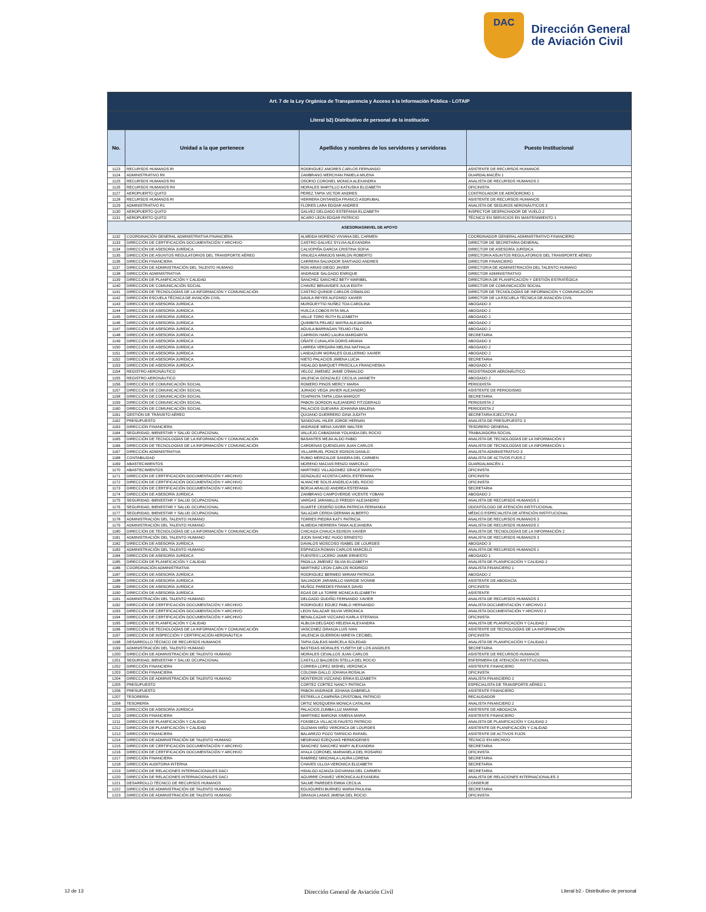DAC
Dirección General
de Aviación Civil
| Art. 7 de la Ley Orgánica de Transparencia y Acceso a la Información Pública - LOTAIP | | | |
| Literal b2) Distributivo de personal de la institución | | | |
| No. | Unidad a la que pertenece | Apellidos y nombres de los servidores y servidoras | Puesto Institucional |
| 1123 | RECURSOS HUMANOS RI | RODRIGUEZ AMORES CARLOS FERNANDO | ASISTENTE DE RECURSOS HUMANOS |
| 1124 | ADMINISTRATIVO RII | ZAMBRANO MERCHAN PAMELA MILENA | GUARDALMACÉN 1 |
| 1125 | RECURSOS HUMANOS RII | OSORIO CORONEL MONICA ALEXANDRA | ANALISTA DE RECURSOS HUMANOS 2 |
| 1126 | RECURSOS HUMANOS RII | MORALES MARTILLO KATIUSKA ELIZABETH | OFICINISTA |
| 1127 | AEROPUERTO QUITO | PEREZ TAPIA VICTOR ANDRES | CONTROLADOR DE AERÓDROMO 1 |
| 1128 | RECURSOS HUMANOS RI | HERRERA ONTANEDA FRANCO ASDRUBAL | ASISTENTE DE RECURSOS HUMANOS |
| 1129 | ADMINISTRATIVO R1 | FLORES LARA EDGAR ANDRES | ANALISTA DE SEGUROS AERONÁUTICOS 3 |
| 1130 | AEROPUERTO QUITO | GALVEZ DELGADO ESTEFANIA ELIZABETH | INSPECTOR DESPACHADOR DE VUELO 2 |
| 1131 | AEROPUERTO QUITO | ACARO LEON EDGAR PATRICIO | TÉCNICO EN SERVICIOS EN MANTENIMIENTO 1 |
| ASESORIAS/NIVEL DE APOYO | | | |
| 1132 | COORDINACIÓN GENERAL ADMINISTRATIVA FINANCIERA | ALMEIDA MORENO VIVIANA DEL CARMEN | COORDINADOR GENERAL ADMINISTRATIVO FINANCIERO |
| 1133 | DIRECCIÓN DE CERTIFICACIÓN DOCUMENTACIÓN Y ARCHIVO | CASTRO GALVEZ SYLVIA ALEXANDRA | DIRECTOR DE SECRETARIA GENERAL |
| 1134 | DIRECCIÓN DE ASESORÍA JURÍDICA | CALVOPIÑA GARCIA CRISTINA SOFIA | DIRECTOR DE ASESORÍA JURÍDICA |
| 1135 | DIRECCIÓN DE ASUNTOS REGULATORIOS DEL TRANSPORTE AÉREO | VINUEZA ARMIJOS MARLON ROBERTO | DIRECTOR/A ASUNTOS REGULATORIOS DEL TRANSPORTE AÉREO |
| 1136 | DIRECCIÓN FINANCIERA | CARRERA SALVADOR SANTIAGO ANDRES | DIRECTOR FINANCIERO |
| 1137 | DIRECCIÓN DE ADMINISTRACIÓN DEL TALENTO HUMANO | RON ARIAS DIEGO JAVIER | DIRECTOR/A DE ADMINISTRACIÓN DEL TALENTO HUMANO |
| 1138 | DIRECCIÓN ADMINISTRATIVA | ANDRADE SALGADO ENRIQUE | DIRECTOR ADMINISTRATIVO |
| 1139 | DIRECCIÓN DE PLANIFICACIÓN Y CALIDAD | SANCHEZ SANCHEZ BETY MARIBEL | DIRECTOR/A DE PLANIFICACIÓN Y GESTIÓN ESTRATÉGICA |
| 1140 | DIRECCIÓN DE COMUNICACIÓN SOCIAL | CHAVEZ BENAVIDES JULIA EDITH | DIRECTOR DE COMUNICACIÓN SOCIAL |
| 1141 | DIRECCIÓN DE TECNOLOGÍAS DE LA INFORMACIÓN Y COMUNICACIÓN | CASTRO QUINDE CARLOS OSWALDO | DIRECTOR DE TECNOLOGÍAS DE INFORMACIÓN Y COMUNICACIÓN |
| 1142 | DIRECCIÓN ESCUELA TÉCNICA DE AVIACIÓN CIVIL | DAVILA REYES ALFONSO XAVIER | DIRECTOR DE LA ESCUELA TÉCNICA DE AVIACIÓN CIVIL |
| 1143 | DIRECCIÓN DE ASESORÍA JURÍDICA | MURGUEYTIO NUÑEZ TOA CAROLINA | ABOGADO 3 |
| 1144 | DIRECCIÓN DE ASESORÍA JURÍDICA | HUILCA COBOS RITA MILA | ABOGADO 2 |
| 1145 | DIRECCIÓN DE ASESORÍA JURÍDICA | VALLE TORO RUTH ELIZABETH | ABOGADO 2 |
| 1146 | DIRECCIÓN DE ASESORÍA JURÍDICA | QUIMBITA PELAEZ MAYRA ALEJANDRA | ABOGADO 2 |
| 1147 | DIRECCIÓN DE ASESORÍA JURÍDICA | AGUILA BARRAGAN TELMO ITALO | ABOGADO 2 |
| 1148 | DIRECCIÓN DE ASESORÍA JURÍDICA | CARRION HARO LAURA MARGARITA | SECRETARIA |
| 1149 | DIRECCIÓN DE ASESORÍA JURÍDICA | OÑATE CUNALATA DORIS ARIANA | ABOGADO 3 |
| 1150 | DIRECCIÓN DE ASESORÍA JURÍDICA | LARREA VERGARA MELINA NATHALIA | ABOGADO 2 |
| 1151 | DIRECCIÓN DE ASESORÍA JURÍDICA | LANDAZURI MORALES GUILLERMO XAVIER | ABOGADO 2 |
| 1152 | DIRECCIÓN DE ASESORÍA JURÍDICA | NIETO PALACIOS JIMENA LUCIA | SECRETARIA |
| 1153 | DIRECCIÓN DE ASESORÍA JURÍDICA | HIDALGO BARQUET PRISCILLA FRANCHESKA | ABOGADO 3 |
| 1154 | REGISTRO AERONÁUTICO | VELOZ JIMENEZ JAIME OSWALDO | REGISTRADOR AERONÁUTICO |
| 1155 | REGISTRO AERONÁUTICO | VALENCIA GONZALEZ CECILIA JANNETH | ABOGADO 2 |
| 1156 | DIRECCIÓN DE COMUNICACIÓN SOCIAL | ROMERO PINOS MERCY MARIA | PERIODISTA |
| 1157 | DIRECCIÓN DE COMUNICACIÓN SOCIAL | JURADO VEGA JAVIER ALEJANDRO | ASISTENTE DE PERIODISMO |
| 1158 | DIRECCIÓN DE COMUNICACIÓN SOCIAL | TOAPANTA TAPIA LIDIA MARGOT | SECRETARIA |
| 1159 | DIRECCIÓN DE COMUNICACIÓN SOCIAL | PABON GORDON ALEJANDRO FITZGERALD | PERIODISTA 2 |
| 1160 | DIRECCIÓN DE COMUNICACIÓN SOCIAL | PALACIOS GUEVARA JOHANNA MALENA | PERIODISTA 2 |
| 1161 | GESTIÓN DE TRÁNSITO AÉREO | QUIJANO GUERRERO GINA JUDITH | SECRETARIA EJECUTIVA 2 |
| 1162 | PRESUPUESTO | SANDOVAL HILER JORGE HERNAN | ANALISTA DE PRESUPUESTO 3 |
| 1163 | DIRECCIÓN FINANCIERA | ANDRADE MENA XAVIER WALTER | TESORERO GENERAL |
| 1164 | SEGURIDAD, BIENESTAR Y SALUD OCUPACIONAL | VALLEJO CABADIANA YOLANDA DEL ROCIO | TRABAJADORA SOCIAL |
| 1165 | DIRECCIÓN DE TECNOLOGÍAS DE LA INFORMACIÓN Y COMUNICACIÓN | BASANTES MEJIA ALDO FABIO | ANALISTA DE TECNOLOGÍAS DE LA INFORMACIÓN 3 |
| 1166 | DIRECCIÓN DE TECNOLOGÍAS DE LA INFORMACIÓN Y COMUNICACIÓN | CARDENAS QUENGUAN JUAN CARLOS | ANALISTA DE TECNOLOGÍAS DE LA INFORMACIÓN 1 |
| 1167 | DIRECCIÓN ADMINISTRATIVA | VILLARRUEL PONCE EDISON DANILO | ANALISTA ADMINISTRATIVO 3 |
| 1168 | CONTABILIDAD | RUBIO MERIZALDE SANDRA DEL CARMEN | ANALISTA DE ACTIVOS FIJOS 2 |
| 1169 | ABASTECIMIENTOS | MORENO MACIAS RENZO MARCELO | GUARDALMACÉN 1 |
| 1170 | ABASTECIMIENTOS | MARTINEZ VILLAGOMEZ GRACE MARGOTH | OFICINISTA |
| 1171 | DIRECCIÓN DE CERTIFICACIÓN DOCUMENTACIÓN Y ARCHIVO | GONZALEZ ACOSTA CAROL ESTEFANIA | OFICINISTA |
| 1172 | DIRECCIÓN DE CERTIFICACIÓN DOCUMENTACIÓN Y ARCHIVO | ALMACHE SOLIS ANGELICA DEL ROCIO | OFICINISTA |
| 1173 | DIRECCIÓN DE CERTIFICACIÓN DOCUMENTACIÓN Y ARCHIVO | BORJA ARAUJO ANDREA ESTEFANIA | SECRETARIA |
| 1174 | DIRECCIÓN DE ASESORÍA JURÍDICA | ZAMBRANO CAMPOVERDE VICENTE YOBANI | ABOGADO 2 |
| 1175 | SEGURIDAD, BIENESTAR Y SALUD OCUPACIONAL | VARGAS JARAMILLO FREDDY ALEJANDRO | ANALISTA DE RECURSOS HUMANOS 2 |
| 1176 | SEGURIDAD, BIENESTAR Y SALUD OCUPACIONAL | DUARTE CEDEÑO DORA PATRICIA FERNANDA | ODONTÓLOGO DE ATENCIÓN INSTITUCIONAL |
| 1177 | SEGURIDAD, BIENESTAR Y SALUD OCUPACIONAL | SALAZAR CERDA GERMAN ALBERTO | MÉDICO ESPECIALISTA DE ATENCIÓN INSTITUCIONAL |
| 1178 | ADMINISTRACIÓN DEL TALENTO HUMANO | TORRES PIEDRA KATY PATRICIA | ANALISTA DE RECURSOS HUMANOS 3 |
| 1179 | ADMINISTRACIÓN DEL TALENTO HUMANO | ALMEIDA HERRERA TANIA ALEJANDRA | ANALISTA DE RECURSOS HUMANOS 2 |
| 1180 | DIRECCIÓN DE TECNOLOGÍAS DE LA INFORMACIÓN Y COMUNICACIÓN | CHICAIZA CHAUCA EDISON XAVIER | ANALISTA DE TECNOLOGÍAS DE LA INFORMACIÓN 2 |
| 1181 | ADMINISTRACIÓN DEL TALENTO HUMANO | JIJON SANCHEZ HUGO ERNESTO | ANALISTA DE RECURSOS HUMANOS 3 |
| 1182 | DIRECCIÓN DE ASESORÍA JURÍDICA | DAVALOS MOSCOSO ISABEL DE LOURDES | ABOGADO 3 |
| 1183 | ADMINISTRACIÓN DEL TALENTO HUMANO | ESPINOZA ROMAN CARLOS MARCELO | ANALISTA DE RECURSOS HUMANOS 1 |
| 1184 | DIRECCIÓN DE ASESORÍA JURÍDICA | FUENTES LUCERO JAIME ERNESTO | ABOGADO 1 |
| 1185 | DIRECCIÓN DE PLANIFICACIÓN Y CALIDAD | PADILLA JIMENEZ SILVIA ELIZABETH | ANALISTA DE PLANIFICACIÓN Y CALIDAD 2 |
| 1186 | COORDINACIÓN ADMINISTRATIVA | MARTINEZ LEON CARLOS RODRIGO | ANALISTA FINANCIERO 1 |
| 1187 | DIRECCIÓN DE ASESORÍA JURÍDICA | RODRIGUEZ BERMEO MIRIAM PATRICIA | ABOGADO 2 |
| 1188 | DIRECCIÓN DE ASESORÍA JURÍDICA | SALVADOR JARAMILLO MARGIE IVONNE | ASISTENTE DE ABOGACÍA |
| 1189 | DIRECCIÓN DE ASESORÍA JURÍDICA | MUÑOZ PAREDES FRANKS DAVID | OFICINISTA |
| 1190 | DIRECCIÓN DE ASESORÍA JURÍDICA | EGAS DE LA TORRE MONICA ELIZABETH | ASISTENTE |
| 1191 | ADMINISTRACIÓN DEL TALENTO HUMANO | DELGADO GUDIÑO FERNANDO XAVIER | ANALISTA DE RECURSOS HUMANOS 3 |
| 1192 | DIRECCIÓN DE CERTIFICACIÓN DOCUMENTACIÓN Y ARCHIVO | RODRIGUEZ EGUEZ PABLO HERNANDO | ANALISTA DOCUMENTACIÓN Y ARCHIVO 2 |
| 1193 | DIRECCIÓN DE CERTIFICACIÓN DOCUMENTACIÓN Y ARCHIVO | LEON SALAZAR SILVIA VERONICA | ANALISTA DOCUMENTACIÓN Y ARCHIVO 2 |
| 1194 | DIRECCIÓN DE CERTIFICACIÓN DOCUMENTACIÓN Y ARCHIVO | BENALCAZAR VIZCAINO KARLA STEFANIA | OFICINISTA |
| 1195 | DIRECCIÓN DE PLANIFICACIÓN Y CALIDAD | ALBUJA DELGADO HELENA ALEXANDRA | ANALISTA DE PLANIFICACIÓN Y CALIDAD 2 |
| 1196 | DIRECCIÓN DE TECNOLOGÍAS DE LA INFORMACIÓN Y COMUNICACIÓN | VASCONEZ GRANJA LUIS IVAN | ASISTENTE DE TECNOLOGÍAS DE LA INFORMACIÓN |
| 1197 | DIRECCIÓN DE INSPECCIÓN Y CERTIFICACIÓN AERONÁUTICA | VALENCIA GUERRON MIREYA CECIBEL | OFICINISTA |
| 1198 | DESARROLLO TÉCNICO DE RECURSOS HUMANOS | TAPIA GALEAS MARCELA SOLEDAD | ANALISTA DE PLANIFICACIÓN Y CALIDAD 2 |
| 1199 | ADMINISTRACIÓN DEL TALENTO HUMANO | BASTIDAS MORALES YUSETH DE LOS ANGELES | SECRETARIA |
| 1200 | DIRECCIÓN DE ADMINISTRACIÓN DE TALENTO HUMANO | MORALES CEVALLOS JUAN CARLOS | ASISTENTE DE RECURSOS HUMANOS |
| 1201 | SEGURIDAD, BIENESTAR Y SALUD OCUPACIONAL | CASTILLO BALDEON STELLA DEL ROCIO | ENFERMERA DE ATENCIÓN INSTITUCIONAL |
| 1202 | DIRECCIÓN FINANCIERA | CORREA LOPEZ MISHEL VERONICA | ASISTENTE FINANCIERO |
| 1203 | DIRECCIÓN FINANCIERA | COLOMA GALLO JOHANA ROSALIA | OFICINISTA |
| 1204 | DIRECCIÓN DE ADMINISTRACIÓN DE TALENTO HUMANO | MONTEROS VIZCAINO ERIKA ELIZABETH | ANALISTA FINANCIERO 2 |
| 1205 | PRESUPUESTO | CORTEZ CORTEZ NANCY PATRICIA | ESPECIALISTA DE TRANSPORTE AÉREO 1 |
| 1206 | PRESUPUESTO | PABON ANDRADE JOHANA GABRIELA | ASISTENTE FINANCIERO |
| 1207 | TESORERÍA | ESTRELLA CAMPAÑA CRISTOBAL PATRICIO | RECAUDADOR |
| 1208 | TESORERÍA | ORTIZ MOSQUERA MONICA CATALINA | ANALISTA FINANCIERO 2 |
| 1209 | DIRECCIÓN DE ASESORÍA JURÍDICA | PALACIOS ZUMBA LUZ MARINA | ASISTENTE DE ABOGACÍA |
| 1210 | DIRECCIÓN FINANCIERA | MARTINEZ BARONA XIMENA MARIA | ASISTENTE FINANCIERO |
| 1211 | DIRECCIÓN DE PLANIFICACIÓN Y CALIDAD | FONSECA VILLACIS FAUSTO PATRICIO | ANALISTA DE PLANIFICACIÓN Y CALIDAD 2 |
| 1212 | DIRECCIÓN DE PLANIFICACIÓN Y CALIDAD | GUZMAN MIÑO VERONICA DE LOURDES | ASISTENTE DE PLANIFICACIÓN Y CALIDAD |
| 1213 | DIRECCIÓN FINANCIERA | BALAREZO POZO TARSICIO RAFAEL | ASISTENTE DE ACTIVOS FIJOS |
| 1214 | DIRECCIÓN DE ADMINISTRACIÓN DE TALENTO HUMANO | MEDRANO EZEQUIAS HERMOGENES | TÉCNICO EN ARCHIVO |
| 1215 | DIRECCIÓN DE CERTIFICACIÓN DOCUMENTACIÓN Y ARCHIVO | SANCHEZ SANCHEZ MARY ALEXANDRA | SECRETARIA |
| 1216 | DIRECCIÓN DE CERTIFICACIÓN DOCUMENTACIÓN Y ARCHIVO | AYALA CORONEL MARIANELA DEL ROSARIO | OFICINISTA |
| 1217 | DIRECCIÓN FINANCIERA | RAMIREZ MINCHALA LAURA LORENA | SECRETARIA |
| 1218 | DIRECCIÓN AUDITORIA INTERNA | CHAVES ULLOA VERONICA ELIZABETH | SECRETARIA |
| 1219 | DIRECCIÓN DE RELACIONES INTERNACIONALES DACI | HIDALGO AZANZA GIOVANNA DEL CARMEN | SECRETARIA |
| 1220 | DIRECCIÓN DE RELACIONES INTERNACIONALES DACI | AGUIRRE CHAVEZ VERONICA ALEXANDRA | ANALISTA DE RELACIONES INTERNACIONALES 3 |
| 1221 | DESARROLLO TÉCNICO DE RECURSOS HUMANOS | SALME PAREDES EMMA CECILIA | CONSERJE |
| 1222 | DIRECCIÓN DE ADMINISTRACIÓN DE TALENTO HUMANO | EGUIGUREN BURNEO MARIA PAULINA | SECRETARIA |
| 1223 | DIRECCIÓN DE ADMINISTRACIÓN DE TALENTO HUMANO | GRANJA LANAS JIMENA DEL ROCIO | OFICINISTA |
12 de 13 Dirección General de Aviación Civil Literal b2.- Distributivo de personal